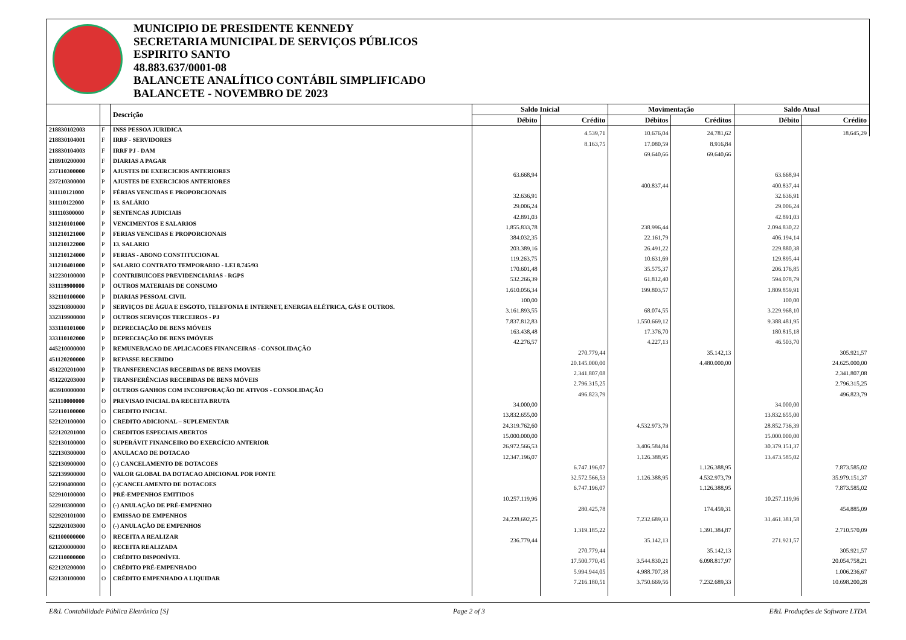MUNICIPIO DE PRESIDENTE KENNEDY
SECRETARIA MUNICIPAL DE SERVIÇOS PÚBLICOS
ESPIRITO SANTO
48.883.637/0001-08
BALANCETE ANALÍTICO CONTÁBIL SIMPLIFICADO
BALANCETE - NOVEMBRO DE 2023
| | | Descrição | Saldo Inicial | | Movimentação | | Saldo Atual | |
| --- | --- | --- | --- | --- | --- | --- | --- | --- |
| | | | Débito | Crédito | Débitos | Créditos | Débito | Crédito |
| 218830102003 | F | INSS PESSOA JURIDICA | | 4.539,71 | 10.676,04 | 24.781,62 | | 18.645,29 |
| 218830104001 | F | IRRF - SERVIDORES | | 8.163,75 | 17.080,59 | 8.916,84 | | |
| 218830104003 | F | IRRF PJ - DAM | | | 69.640,66 | 69.640,66 | | |
| 218910200000 | F | DIARIAS A PAGAR | | | | | | |
| 237110300000 | P | AJUSTES DE EXERCICIOS ANTERIORES | 63.668,94 | | | | 63.668,94 | |
| 237210300000 | P | AJUSTES DE EXERCICIOS ANTERIORES | | | 400.837,44 | | 400.837,44 | |
| 311110121000 | P | FÉRIAS VENCIDAS E PROPORCIONAIS | 32.636,91 | | | | 32.636,91 | |
| 311110122000 | P | 13. SALÁRIO | 29.006,24 | | | | 29.006,24 | |
| 311110300000 | P | SENTENCAS JUDICIAIS | 42.891,03 | | | | 42.891,03 | |
| 311210101000 | P | VENCIMENTOS E SALARIOS | 1.855.833,78 | | 238.996,44 | | 2.094.830,22 | |
| 311210121000 | P | FERIAS VENCIDAS E PROPORCIONAIS | 384.032,35 | | 22.161,79 | | 406.194,14 | |
| 311210122000 | P | 13. SALARIO | 203.389,16 | | 26.491,22 | | 229.880,38 | |
| 311210124000 | P | FERIAS - ABONO CONSTITUCIONAL | 119.263,75 | | 10.631,69 | | 129.895,44 | |
| 311210401000 | P | SALARIO CONTRATO TEMPORARIO - LEI 8.745/93 | 170.601,48 | | 35.575,37 | | 206.176,85 | |
| 312230100000 | P | CONTRIBUICOES PREVIDENCIARIAS - RGPS | 532.266,39 | | 61.812,40 | | 594.078,79 | |
| 331119900000 | P | OUTROS MATERIAIS DE CONSUMO | 1.610.056,34 | | 199.803,57 | | 1.809.859,91 | |
| 332110100000 | P | DIARIAS PESSOAL CIVIL | 100,00 | | | | 100,00 | |
| 332310800000 | P | SERVIÇOS DE ÁGUA E ESGOTO, TELEFONIA E INTERNET, ENERGIA ELÉTRICA, GÁS E OUTROS. | 3.161.893,55 | | 68.074,55 | | 3.229.968,10 | |
| 332319900000 | P | OUTROS SERVIÇOS TERCEIROS - PJ | 7.837.812,83 | | 1.550.669,12 | | 9.388.481,95 | |
| 333110101000 | P | DEPRECIAÇÃO DE BENS MÓVEIS | 163.438,48 | | 17.376,70 | | 180.815,18 | |
| 333110102000 | P | DEPRECIAÇÃO DE BENS IMÓVEIS | 42.276,57 | | 4.227,13 | | 46.503,70 | |
| 445210000000 | P | REMUNERACAO DE APLICACOES FINANCEIRAS - CONSOLIDAÇÃO | | 270.779,44 | | 35.142,13 | | 305.921,57 |
| 451120200000 | P | REPASSE RECEBIDO | | 20.145.000,00 | | 4.480.000,00 | | 24.625.000,00 |
| 451220201000 | P | TRANSFERENCIAS RECEBIDAS DE BENS IMOVEIS | | 2.341.807,08 | | | | 2.341.807,08 |
| 451220203000 | P | TRANSFERÊNCIAS RECEBIDAS DE BENS MÓVEIS | | 2.796.315,25 | | | | 2.796.315,25 |
| 463910000000 | P | OUTROS GANHOS COM INCORPORAÇÃO DE ATIVOS - CONSOLIDAÇÃO | | 496.823,79 | | | | 496.823,79 |
| 521110000000 | O | PREVISAO INICIAL DA RECEITA BRUTA | 34.000,00 | | | | 34.000,00 | |
| 522110100000 | O | CREDITO INICIAL | 13.832.655,00 | | | | 13.832.655,00 | |
| 522120100000 | O | CREDITO ADICIONAL – SUPLEMENTAR | 24.319.762,60 | | 4.532.973,79 | | 28.852.736,39 | |
| 522120201000 | O | CREDITOS ESPECIAIS ABERTOS | 15.000.000,00 | | | | 15.000.000,00 | |
| 522130100000 | O | SUPERÁVIT FINANCEIRO DO EXERCÍCIO ANTERIOR | 26.972.566,53 | | 3.406.584,84 | | 30.379.151,37 | |
| 522130300000 | O | ANULACAO DE DOTACAO | 12.347.196,07 | | 1.126.388,95 | | 13.473.585,02 | |
| 522130900000 | O | (-) CANCELAMENTO DE DOTACOES | | 6.747.196,07 | | 1.126.388,95 | | 7.873.585,02 |
| 522139900000 | O | VALOR GLOBAL DA DOTACAO ADICIONAL POR FONTE | | 32.572.566,53 | 1.126.388,95 | 4.532.973,79 | | 35.979.151,37 |
| 522190400000 | O | (-)CANCELAMENTO DE DOTACOES | | 6.747.196,07 | | 1.126.388,95 | | 7.873.585,02 |
| 522910100000 | O | PRÉ-EMPENHOS EMITIDOS | 10.257.119,96 | | | | 10.257.119,96 | |
| 522910300000 | O | (-) ANULAÇÃO DE PRÉ-EMPENHO | | 280.425,78 | | 174.459,31 | | 454.885,09 |
| 522920101000 | O | EMISSAO DE EMPENHOS | 24.228.692,25 | | 7.232.689,33 | | 31.461.381,58 | |
| 522920103000 | O | (-) ANULAÇÃO DE EMPENHOS | | 1.319.185,22 | | 1.391.384,87 | | 2.710.570,09 |
| 621100000000 | O | RECEITA A REALIZAR | 236.779,44 | | 35.142,13 | | 271.921,57 | |
| 621200000000 | O | RECEITA REALIZADA | | 270.779,44 | | 35.142,13 | | 305.921,57 |
| 622110000000 | O | CRÉDITO DISPONÍVEL | | 17.500.770,45 | 3.544.830,21 | 6.098.817,97 | | 20.054.758,21 |
| 622120200000 | O | CRÉDITO PRÉ-EMPENHADO | | 5.994.944,05 | 4.988.707,38 | | | 1.006.236,67 |
| 622130100000 | O | CRÉDITO EMPENHADO A LIQUIDAR | | 7.216.180,51 | 3.750.669,56 | 7.232.689,33 | | 10.698.200,28 |
E&L Contabilidade Pública Eletrônica [S] Page 2 of 3 E&L Produções de Software LTDA